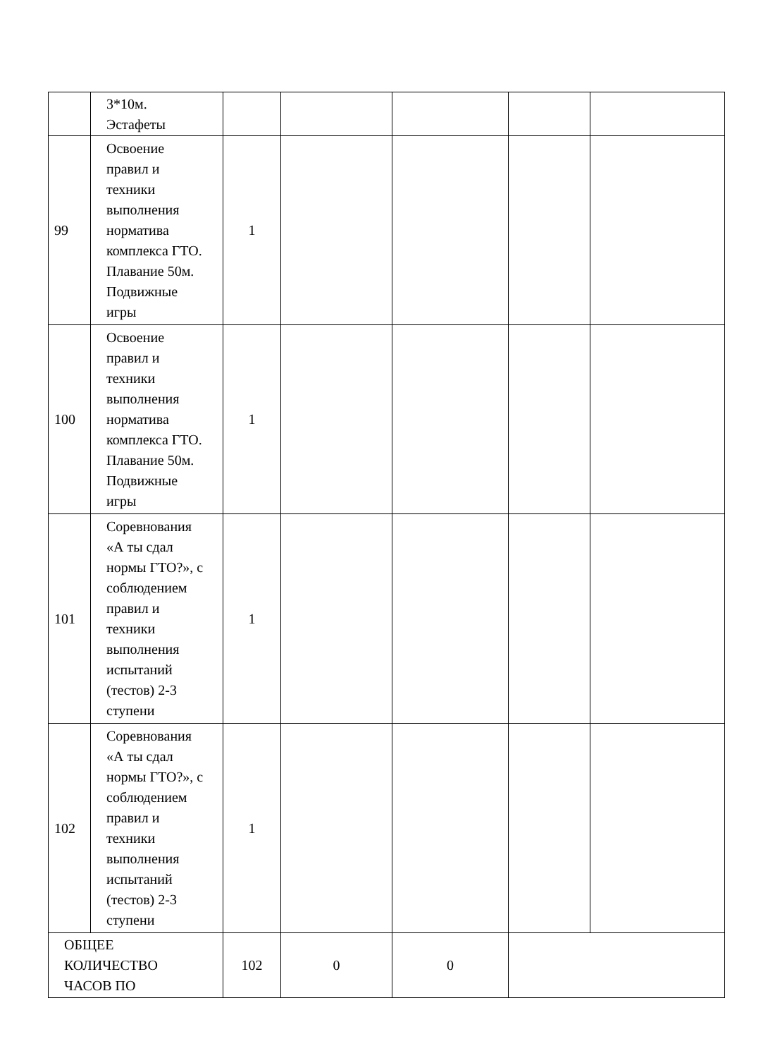| | 3*10м. Эстафеты | | | | | |
| 99 | Освоение правил и техники выполнения норматива комплекса ГТО. Плавание 50м. Подвижные игры | 1 | | | | |
| 100 | Освоение правил и техники выполнения норматива комплекса ГТО. Плавание 50м. Подвижные игры | 1 | | | | |
| 101 | Соревнования «А ты сдал нормы ГТО?», с соблюдением правил и техники выполнения испытаний (тестов) 2-3 ступени | 1 | | | | |
| 102 | Соревнования «А ты сдал нормы ГТО?», с соблюдением правил и техники выполнения испытаний (тестов) 2-3 ступени | 1 | | | | |
| ОБЩЕЕ КОЛИЧЕСТВО ЧАСОВ ПО | | 102 | 0 | 0 | | |